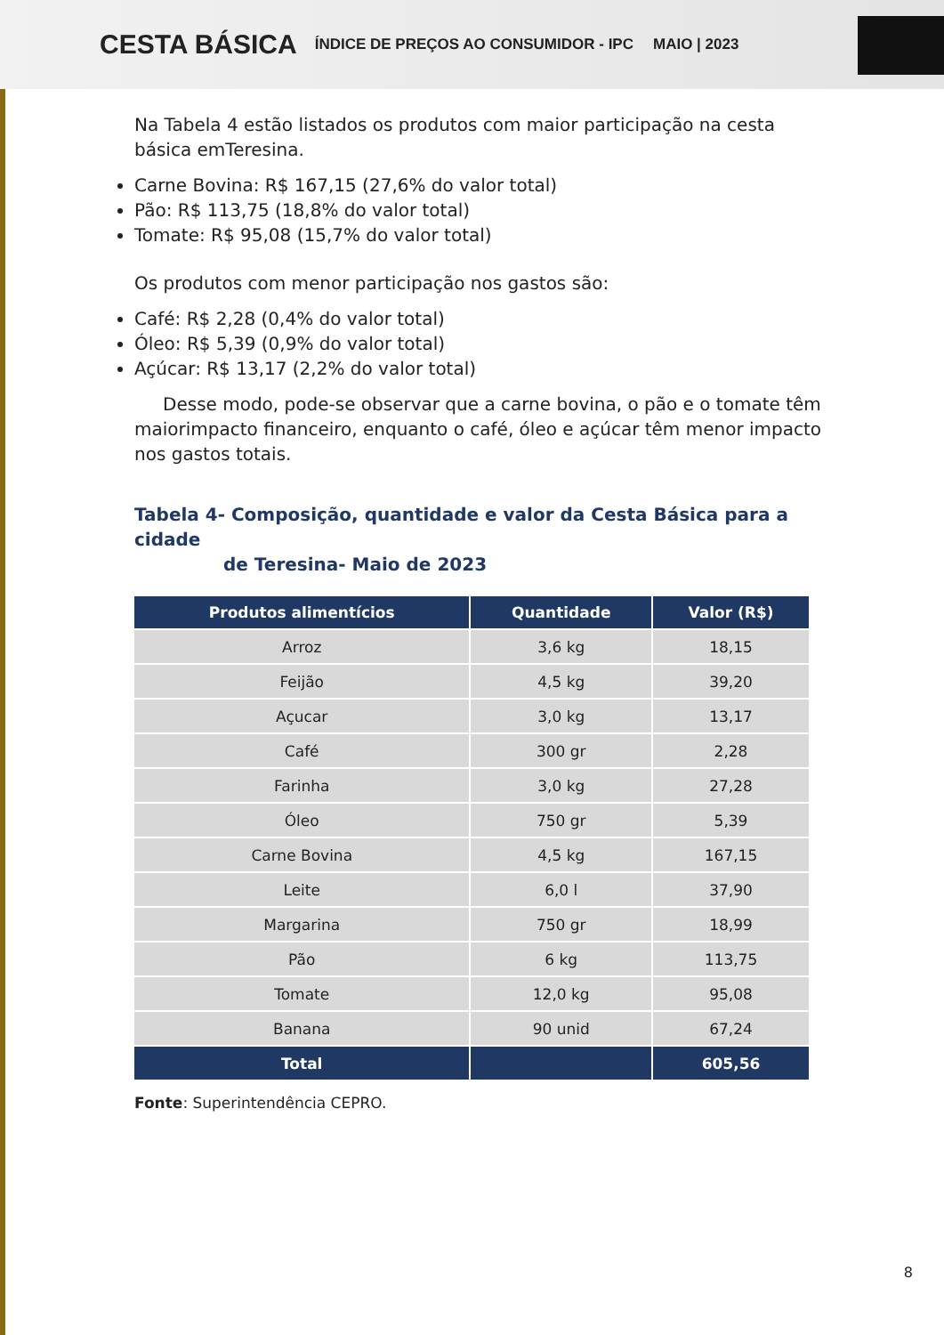CESTA BÁSICA ÍNDICE DE PREÇOS AO CONSUMIDOR - IPC MAIO | 2023
Na Tabela 4 estão listados os produtos com maior participação na cesta básica emTeresina.
Carne Bovina: R$ 167,15 (27,6% do valor total)
Pão: R$ 113,75 (18,8% do valor total)
Tomate: R$ 95,08 (15,7% do valor total)
Os produtos com menor participação nos gastos são:
Café: R$ 2,28 (0,4% do valor total)
Óleo: R$ 5,39 (0,9% do valor total)
Açúcar: R$ 13,17 (2,2% do valor total)
Desse modo, pode-se observar que a carne bovina, o pão e o tomate têm maiorimpacto financeiro, enquanto o café, óleo e açúcar têm menor impacto nos gastos totais.
Tabela 4- Composição, quantidade e valor da Cesta Básica para a cidade
de Teresina- Maio de 2023
| Produtos alimentícios | Quantidade | Valor (R$) |
| --- | --- | --- |
| Arroz | 3,6 kg | 18,15 |
| Feijão | 4,5 kg | 39,20 |
| Açucar | 3,0 kg | 13,17 |
| Café | 300 gr | 2,28 |
| Farinha | 3,0 kg | 27,28 |
| Óleo | 750 gr | 5,39 |
| Carne Bovina | 4,5 kg | 167,15 |
| Leite | 6,0 l | 37,90 |
| Margarina | 750 gr | 18,99 |
| Pão | 6 kg | 113,75 |
| Tomate | 12,0 kg | 95,08 |
| Banana | 90 unid | 67,24 |
| Total | | 605,56 |
Fonte: Superintendência CEPRO.
8